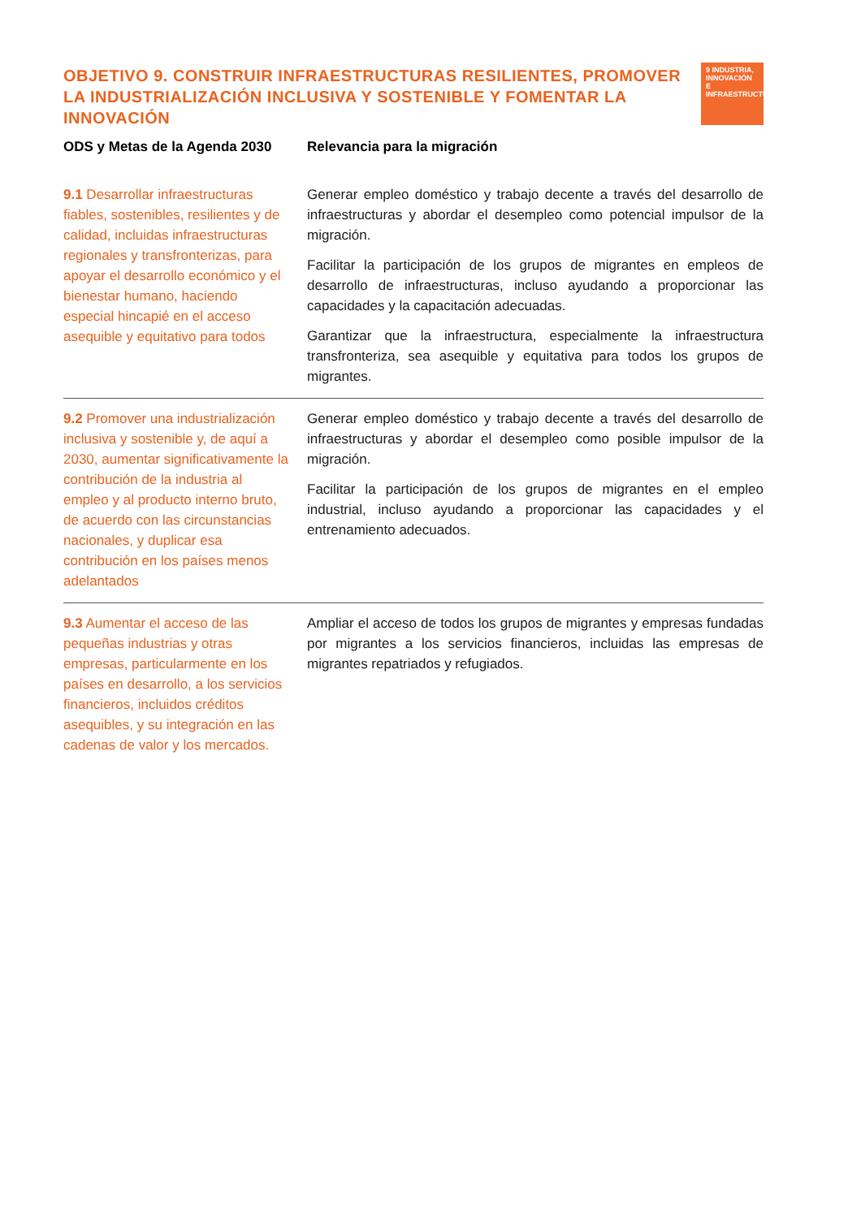OBJETIVO 9. CONSTRUIR INFRAESTRUCTURAS RESILIENTES, PROMOVER LA INDUSTRIALIZACIÓN INCLUSIVA Y SOSTENIBLE Y FOMENTAR LA INNOVACIÓN
9 INDUSTRIA, INNOVACIÓN E INFRAESTRUCTURA
| ODS y Metas de la Agenda 2030 | Relevancia para la migración |
| --- | --- |
| 9.1 Desarrollar infraestructuras fiables, sostenibles, resilientes y de calidad, incluidas infraestructuras regionales y transfronterizas, para apoyar el desarrollo económico y el bienestar humano, haciendo especial hincapié en el acceso asequible y equitativo para todos | Generar empleo doméstico y trabajo decente a través del desarrollo de infraestructuras y abordar el desempleo como potencial impulsor de la migración. Facilitar la participación de los grupos de migrantes en empleos de desarrollo de infraestructuras, incluso ayudando a proporcionar las capacidades y la capacitación adecuadas. Garantizar que la infraestructura, especialmente la infraestructura transfronteriza, sea asequible y equitativa para todos los grupos de migrantes. |
| 9.2 Promover una industrialización inclusiva y sostenible y, de aquí a 2030, aumentar significativamente la contribución de la industria al empleo y al producto interno bruto, de acuerdo con las circunstancias nacionales, y duplicar esa contribución en los países menos adelantados | Generar empleo doméstico y trabajo decente a través del desarrollo de infraestructuras y abordar el desempleo como posible impulsor de la migración. Facilitar la participación de los grupos de migrantes en el empleo industrial, incluso ayudando a proporcionar las capacidades y el entrenamiento adecuados. |
| 9.3 Aumentar el acceso de las pequeñas industrias y otras empresas, particularmente en los países en desarrollo, a los servicios financieros, incluidos créditos asequibles, y su integración en las cadenas de valor y los mercados. | Ampliar el acceso de todos los grupos de migrantes y empresas fundadas por migrantes a los servicios financieros, incluidas las empresas de migrantes repatriados y refugiados. |